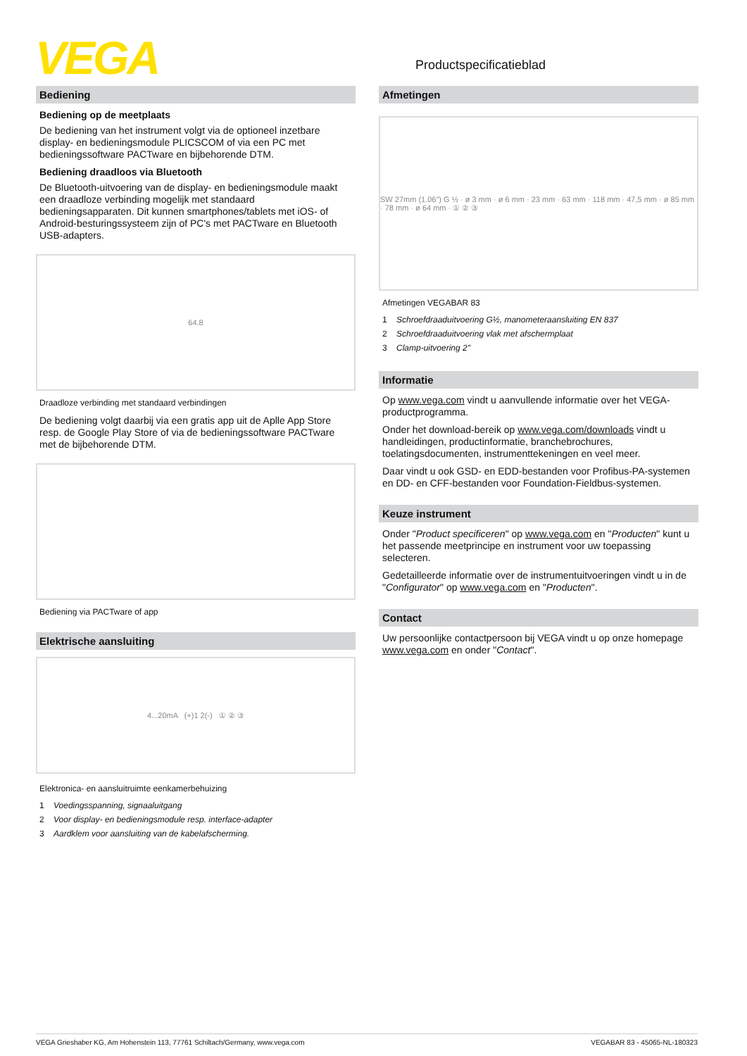VEGA Productspecificatieblad
Bediening
Bediening op de meetplaats
De bediening van het instrument volgt via de optioneel inzetbare display- en bedieningsmodule PLICSCOM of via een PC met bedieningssoftware PACTware en bijbehorende DTM.
Bediening draadloos via Bluetooth
De Bluetooth-uitvoering van de display- en bedieningsmodule maakt een draadloze verbinding mogelijk met standaard bedieningsapparaten. Dit kunnen smartphones/tablets met iOS- of Android-besturingssysteem zijn of PC's met PACTware en Bluetooth USB-adapters.
64.8
Draadloze verbinding met standaard verbindingen
De bediening volgt daarbij via een gratis app uit de Aplle App Store resp. de Google Play Store of via de bedieningssoftware PACTware met de bijbehorende DTM.
Bediening via PACTware of app
Elektrische aansluiting
4...20mA (+)1 2(-) ① ② ③
Elektronica- en aansluitruimte eenkamerbehuizing
1 Voedingsspanning, signaaluitgang
2 Voor display- en bedieningsmodule resp. interface-adapter
3 Aardklem voor aansluiting van de kabelafscherming.
Afmetingen
SW 27mm (1.06") G ½ · ø 3 mm · ø 6 mm · 23 mm · 63 mm · 118 mm · 47,5 mm · ø 85 mm · 78 mm · ø 64 mm · ① ② ③
Afmetingen VEGABAR 83
1 Schroefdraaduitvoering G½, manometeraansluiting EN 837
2 Schroefdraaduitvoering vlak met afschermplaat
3 Clamp-uitvoering 2"
Informatie
Op www.vega.com vindt u aanvullende informatie over het VEGA-productprogramma.
Onder het download-bereik op www.vega.com/downloads vindt u handleidingen, productinformatie, branchebrochures, toelatingsdocumenten, instrumenttekeningen en veel meer.
Daar vindt u ook GSD- en EDD-bestanden voor Profibus-PA-systemen en DD- en CFF-bestanden voor Foundation-Fieldbus-systemen.
Keuze instrument
Onder "Product specificeren" op www.vega.com en "Producten" kunt u het passende meetprincipe en instrument voor uw toepassing selecteren.
Gedetailleerde informatie over de instrumentuitvoeringen vindt u in de "Configurator" op www.vega.com en "Producten".
Contact
Uw persoonlijke contactpersoon bij VEGA vindt u op onze homepage www.vega.com en onder "Contact".
VEGA Grieshaber KG, Am Hohenstein 113, 77761 Schiltach/Germany, www.vega.com VEGABAR 83 - 45065-NL-180323